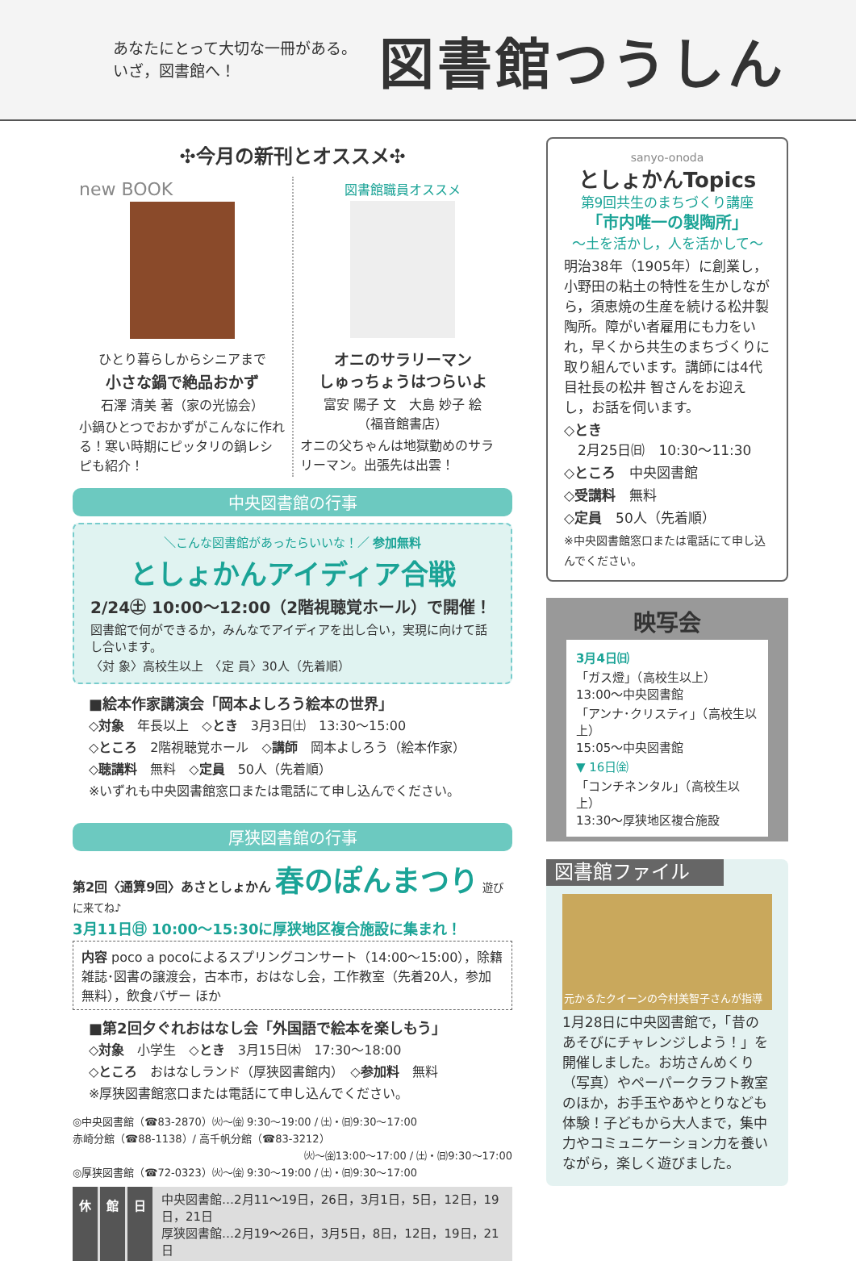あなたにとって大切な一冊がある。
いざ，図書館へ！
図書館つうしん
✣今月の新刊とオススメ✣
new BOOK
ひとり暮らしからシニアまで
小さな鍋で絶品おかず
石澤 清美 著（家の光協会）
小鍋ひとつでおかずがこんなに作れる！寒い時期にピッタリの鍋レシピも紹介！
図書館職員オススメ
オニのサラリーマン
しゅっちょうはつらいよ
富安 陽子 文　大島 妙子 絵
（福音館書店）
オニの父ちゃんは地獄勤めのサラリーマン。出張先は出雲！
中央図書館の行事
＼こんな図書館があったらいいな！／ 参加無料
としょかんアイディア合戦
2/24㊏ 10:00～12:00（2階視聴覚ホール）で開催！
図書館で何ができるか，みんなでアイディアを出し合い，実現に向けて話し合います。
〈対 象〉高校生以上　〈定 員〉30人（先着順）
■絵本作家講演会「岡本よしろう絵本の世界」
◇対象　年長以上　◇とき　3月3日㈯　13:30～15:00
◇ところ　2階視聴覚ホール　◇講師　岡本よしろう（絵本作家）
◇聴講料　無料　◇定員　50人（先着順）
※いずれも中央図書館窓口または電話にて申し込んでください。
厚狭図書館の行事
第2回〈通算9回〉あさとしょかん 春のぽんまつり 遊びに来てね♪
3月11日㊐ 10:00～15:30に厚狭地区複合施設に集まれ！
内容 poco a pocoによるスプリングコンサート（14:00～15:00），除籍雑誌･図書の譲渡会，古本市，おはなし会，工作教室（先着20人，参加無料），飲食バザー ほか
■第2回夕ぐれおはなし会「外国語で絵本を楽しもう」
◇対象　小学生　◇とき　3月15日㈭　17:30～18:00
◇ところ　おはなしランド（厚狭図書館内）　◇参加料　無料
※厚狭図書館窓口または電話にて申し込んでください。
◎中央図書館（☎83-2870）㈫～㈮ 9:30～19:00 / ㈯・㈰9:30～17:00
赤崎分館（☎88-1138）/ 高千帆分館（☎83-3212）
㈫～㈮13:00～17:00 / ㈯・㈰9:30～17:00
◎厚狭図書館（☎72-0323）㈫～㈮ 9:30～19:00 / ㈯・㈰9:30～17:00
休 館 日
中央図書館…2月11～19日，26日，3月1日，5日，12日，19日，21日
厚狭図書館…2月19～26日，3月5日，8日，12日，19日，21日
sanyo-onoda
としょかんTopics
第9回共生のまちづくり講座
「市内唯一の製陶所」
～土を活かし，人を活かして～
明治38年（1905年）に創業し，小野田の粘土の特性を生かしながら，須恵焼の生産を続ける松井製陶所。障がい者雇用にも力をいれ，早くから共生のまちづくりに取り組んでいます。講師には4代目社長の松井 智さんをお迎えし，お話を伺います。
◇とき
　2月25日㈰　10:30～11:30
◇ところ　中央図書館
◇受講料　無料
◇定員　50人（先着順）
※中央図書館窓口または電話にて申し込んでください。
映写会
3月4日㈰
「ガス燈」（高校生以上）
13:00～中央図書館
「アンナ･クリスティ」（高校生以上）
15:05～中央図書館
▼ 16日㈮
「コンチネンタル」（高校生以上）
13:30～厚狭地区複合施設
図書館ファイル
元かるたクイーンの今村美智子さんが指導
1月28日に中央図書館で，「昔のあそびにチャレンジしよう！」を開催しました。お坊さんめくり（写真）やペーパークラフト教室のほか，お手玉やあやとりなども体験！子どもから大人まで，集中力やコミュニケーション力を養いながら，楽しく遊びました。